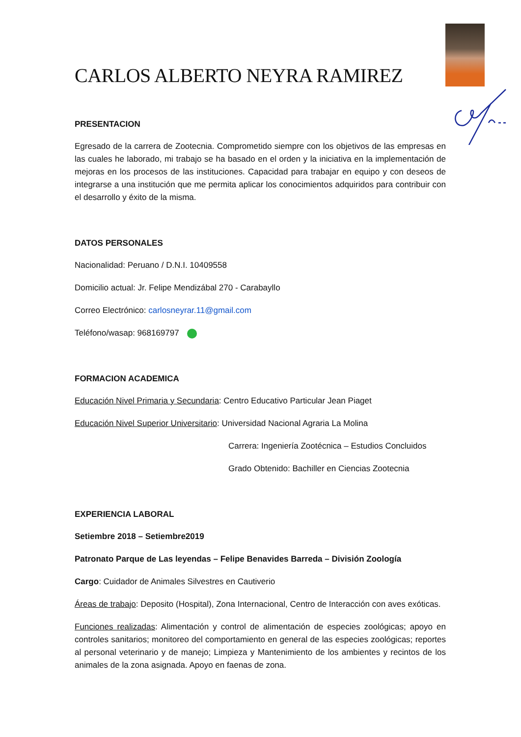CARLOS ALBERTO NEYRA RAMIREZ
PRESENTACION
Egresado de la carrera de Zootecnia. Comprometido siempre con los objetivos de las empresas en las cuales he laborado, mi trabajo se ha basado en el orden y la iniciativa en la implementación de mejoras en los procesos de las instituciones. Capacidad para trabajar en equipo y con deseos de integrarse a una institución que me permita aplicar los conocimientos adquiridos para contribuir con el desarrollo y éxito de la misma.
DATOS PERSONALES
Nacionalidad: Peruano / D.N.I. 10409558
Domicilio actual: Jr. Felipe Mendizábal 270 - Carabayllo
Correo Electrónico: carlosneyrar.11@gmail.com
Teléfono/wasap: 968169797
FORMACION ACADEMICA
Educación Nivel Primaria y Secundaria: Centro Educativo Particular Jean Piaget
Educación Nivel Superior Universitario: Universidad Nacional Agraria La Molina
Carrera: Ingeniería Zootécnica – Estudios Concluidos
Grado Obtenido: Bachiller en Ciencias Zootecnia
EXPERIENCIA LABORAL
Setiembre 2018 – Setiembre2019
Patronato Parque de Las leyendas – Felipe Benavides Barreda – División Zoología
Cargo: Cuidador de Animales Silvestres en Cautiverio
Áreas de trabajo: Deposito (Hospital), Zona Internacional, Centro de Interacción con aves exóticas.
Funciones realizadas: Alimentación y control de alimentación de especies zoológicas; apoyo en controles sanitarios; monitoreo del comportamiento en general de las especies zoológicas; reportes al personal veterinario y de manejo; Limpieza y Mantenimiento de los ambientes y recintos de los animales de la zona asignada. Apoyo en faenas de zona.